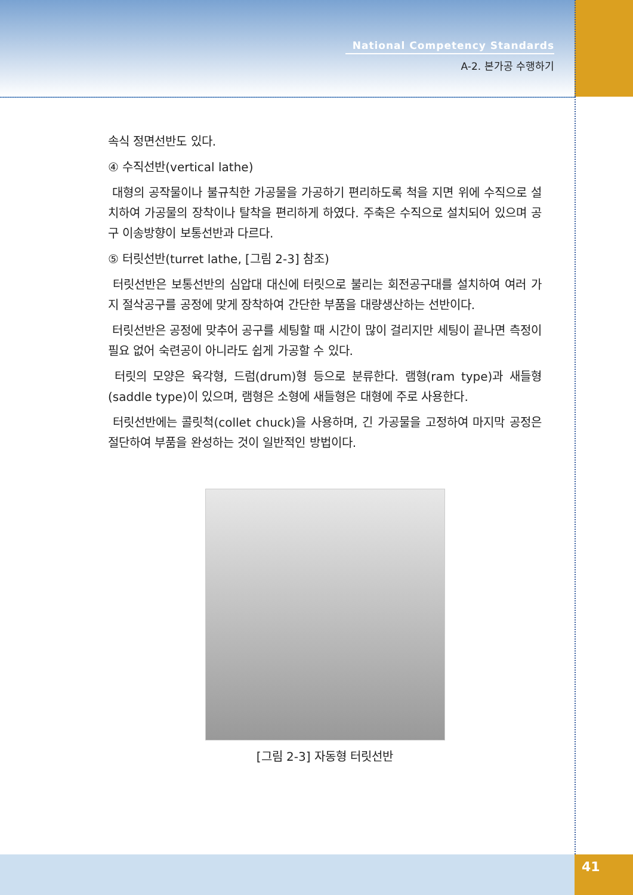National Competency Standards
A-2. 본가공 수행하기
속식 정면선반도 있다.
④ 수직선반(vertical lathe)
대형의 공작물이나 불규칙한 가공물을 가공하기 편리하도록 척을 지면 위에 수직으로 설치하여 가공물의 장착이나 탈착을 편리하게 하였다. 주축은 수직으로 설치되어 있으며 공구 이송방향이 보통선반과 다르다.
⑤ 터릿선반(turret lathe, [그림 2-3] 참조)
터릿선반은 보통선반의 심압대 대신에 터릿으로 불리는 회전공구대를 설치하여 여러 가지 절삭공구를 공정에 맞게 장착하여 간단한 부품을 대량생산하는 선반이다.
터릿선반은 공정에 맞추어 공구를 세팅할 때 시간이 많이 걸리지만 세팅이 끝나면 측정이 필요 없어 숙련공이 아니라도 쉽게 가공할 수 있다.
터릿의 모양은 육각형, 드럼(drum)형 등으로 분류한다. 램형(ram type)과 새들형(saddle type)이 있으며, 램형은 소형에 새들형은 대형에 주로 사용한다.
터릿선반에는 콜릿척(collet chuck)을 사용하며, 긴 가공물을 고정하여 마지막 공정은 절단하여 부품을 완성하는 것이 일반적인 방법이다.
[그림 2-3] 자동형 터릿선반
41